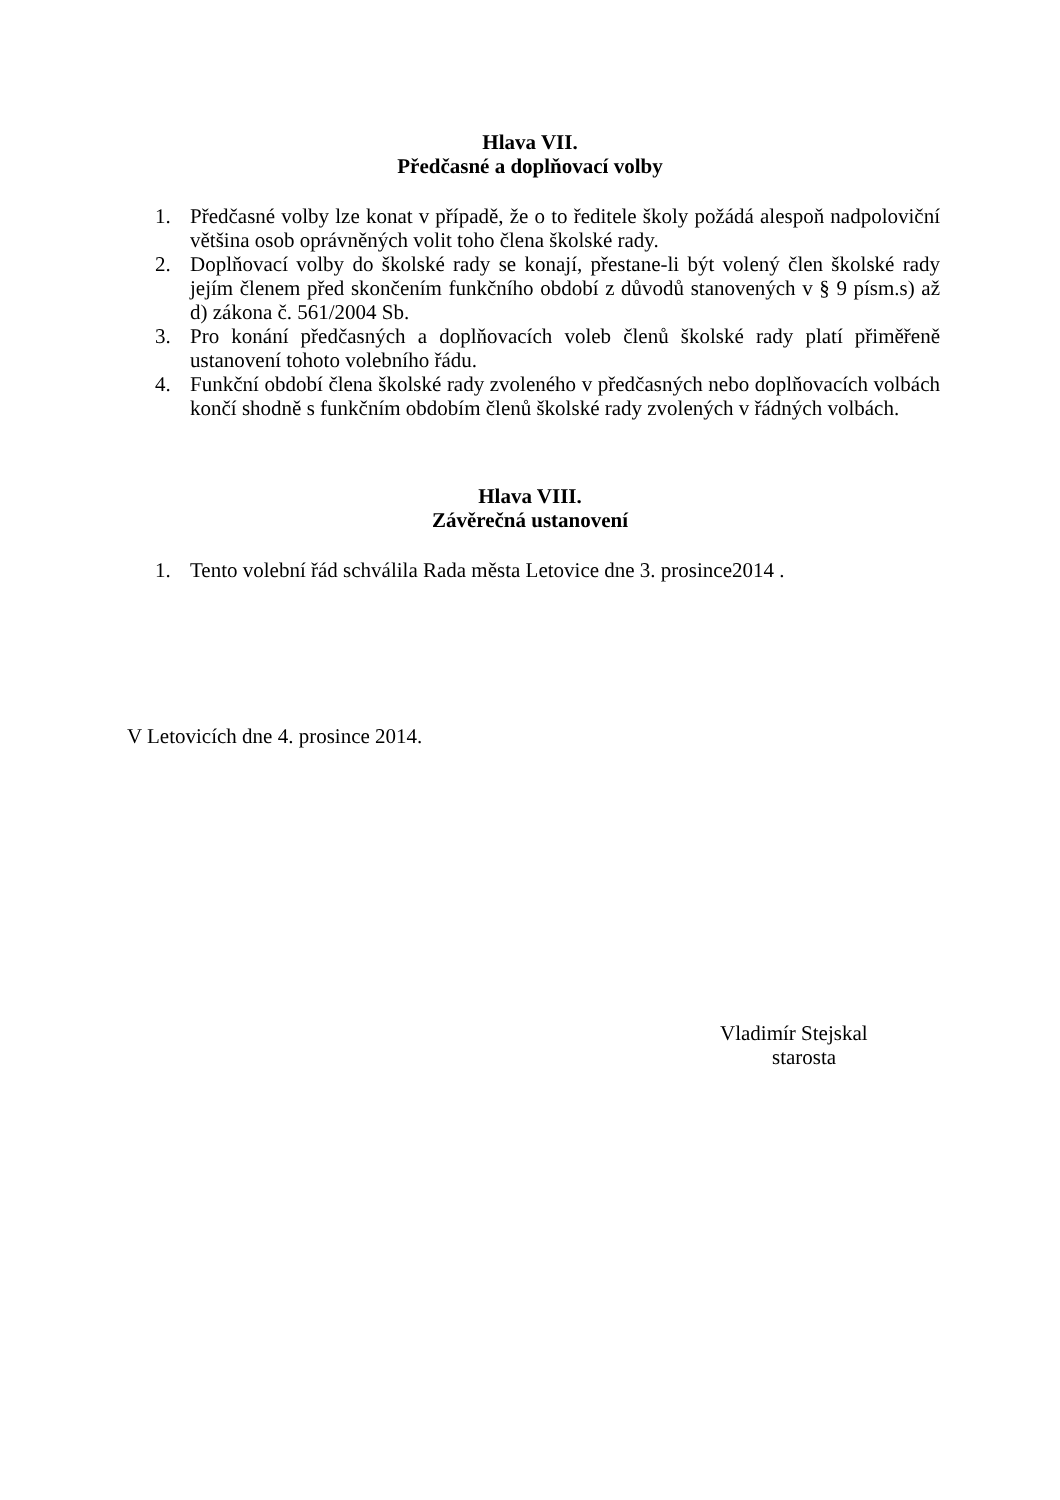Hlava VII.
Předčasné a doplňovací volby
1. Předčasné volby lze konat v případě, že o to ředitele školy požádá alespoň nadpoloviční většina osob oprávněných volit toho člena školské rady.
2. Doplňovací volby do školské rady se konají, přestane-li být volený člen školské rady jejím členem před skončením funkčního období z důvodů stanovených v § 9 písm.s) až d) zákona č. 561/2004 Sb.
3. Pro konání předčasných a doplňovacích voleb členů školské rady platí přiměřeně ustanovení tohoto volebního řádu.
4. Funkční období člena školské rady zvoleného v předčasných nebo doplňovacích volbách končí shodně s funkčním obdobím členů školské rady zvolených v řádných volbách.
Hlava VIII.
Závěrečná ustanovení
1. Tento volební řád schválila Rada města Letovice dne 3. prosince2014 .
V Letovicích dne 4. prosince 2014.
Vladimír Stejskal
starosta